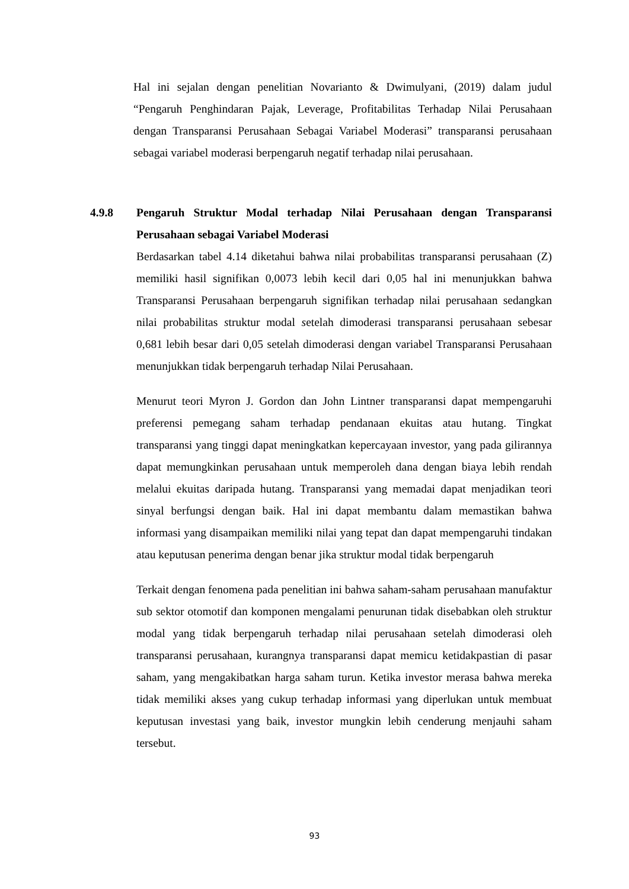Hal ini sejalan dengan penelitian Novarianto & Dwimulyani, (2019) dalam judul “Pengaruh Penghindaran Pajak, Leverage, Profitabilitas Terhadap Nilai Perusahaan dengan Transparansi Perusahaan Sebagai Variabel Moderasi” transparansi perusahaan sebagai variabel moderasi berpengaruh negatif terhadap nilai perusahaan.
4.9.8 Pengaruh Struktur Modal terhadap Nilai Perusahaan dengan Transparansi Perusahaan sebagai Variabel Moderasi
Berdasarkan tabel 4.14 diketahui bahwa nilai probabilitas transparansi perusahaan (Z) memiliki hasil signifikan 0,0073 lebih kecil dari 0,05 hal ini menunjukkan bahwa Transparansi Perusahaan berpengaruh signifikan terhadap nilai perusahaan sedangkan nilai probabilitas struktur modal setelah dimoderasi transparansi perusahaan sebesar 0,681 lebih besar dari 0,05 setelah dimoderasi dengan variabel Transparansi Perusahaan menunjukkan tidak berpengaruh terhadap Nilai Perusahaan.
Menurut teori Myron J. Gordon dan John Lintner transparansi dapat mempengaruhi preferensi pemegang saham terhadap pendanaan ekuitas atau hutang. Tingkat transparansi yang tinggi dapat meningkatkan kepercayaan investor, yang pada gilirannya dapat memungkinkan perusahaan untuk memperoleh dana dengan biaya lebih rendah melalui ekuitas daripada hutang. Transparansi yang memadai dapat menjadikan teori sinyal berfungsi dengan baik. Hal ini dapat membantu dalam memastikan bahwa informasi yang disampaikan memiliki nilai yang tepat dan dapat mempengaruhi tindakan atau keputusan penerima dengan benar jika struktur modal tidak berpengaruh
Terkait dengan fenomena pada penelitian ini bahwa saham-saham perusahaan manufaktur sub sektor otomotif dan komponen mengalami penurunan tidak disebabkan oleh struktur modal yang tidak berpengaruh terhadap nilai perusahaan setelah dimoderasi oleh transparansi perusahaan, kurangnya transparansi dapat memicu ketidakpastian di pasar saham, yang mengakibatkan harga saham turun. Ketika investor merasa bahwa mereka tidak memiliki akses yang cukup terhadap informasi yang diperlukan untuk membuat keputusan investasi yang baik, investor mungkin lebih cenderung menjauhi saham tersebut.
93